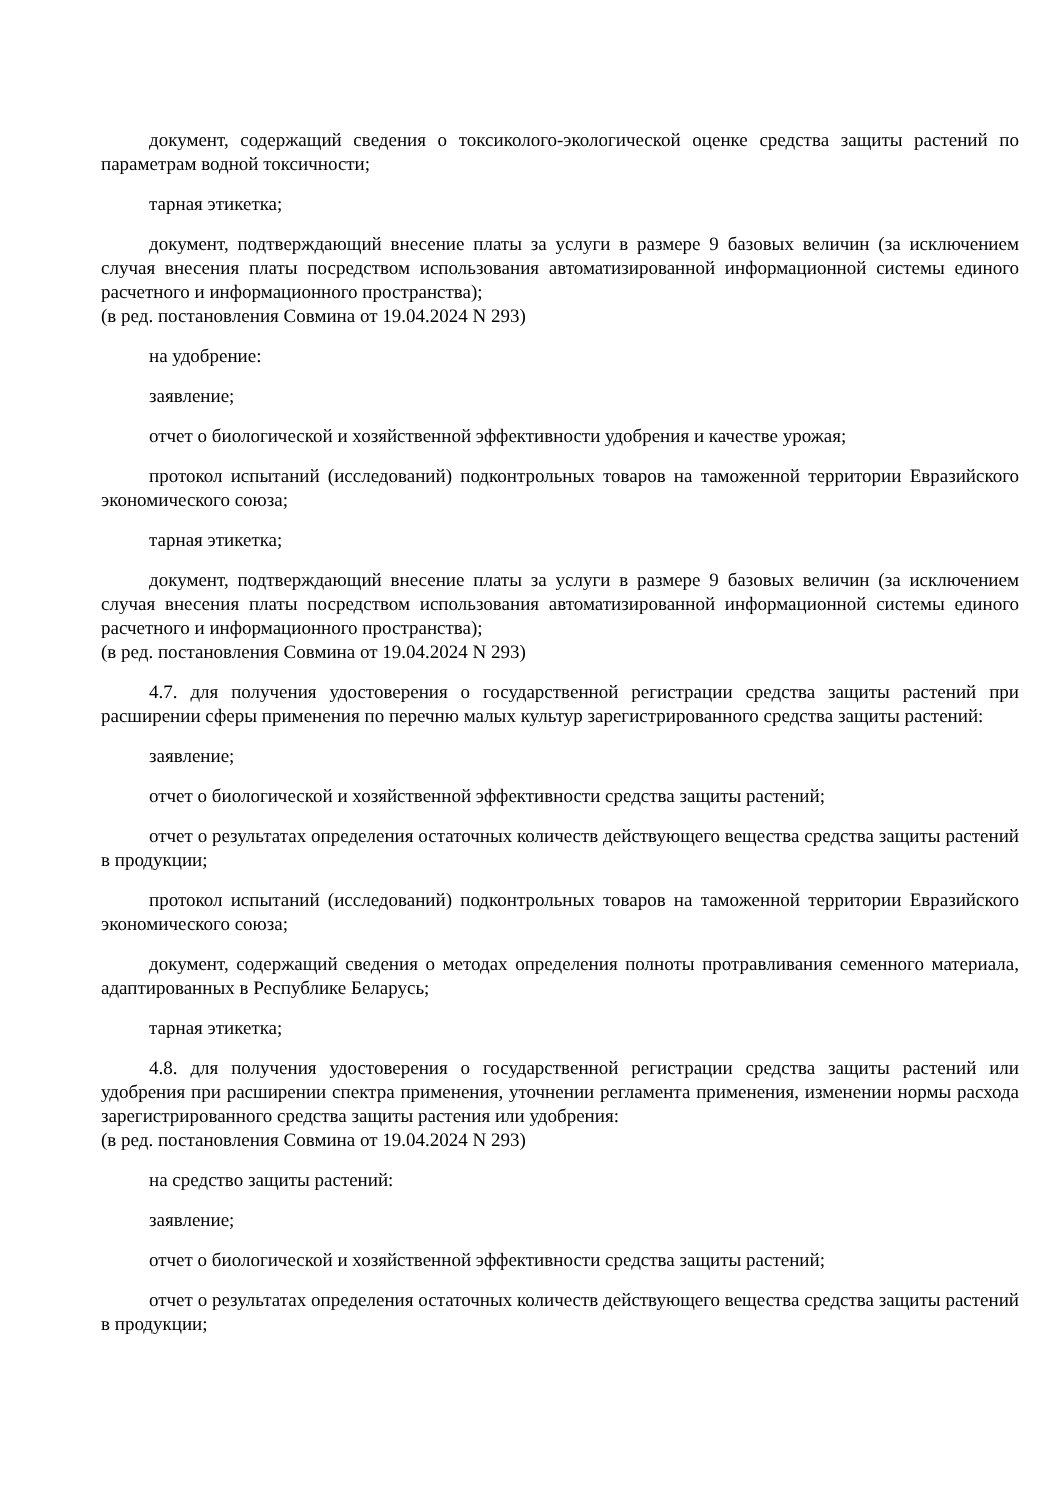документ, содержащий сведения о токсиколого-экологической оценке средства защиты растений по параметрам водной токсичности;
тарная этикетка;
документ, подтверждающий внесение платы за услуги в размере 9 базовых величин (за исключением случая внесения платы посредством использования автоматизированной информационной системы единого расчетного и информационного пространства);
(в ред. постановления Совмина от 19.04.2024 N 293)
на удобрение:
заявление;
отчет о биологической и хозяйственной эффективности удобрения и качестве урожая;
протокол испытаний (исследований) подконтрольных товаров на таможенной территории Евразийского экономического союза;
тарная этикетка;
документ, подтверждающий внесение платы за услуги в размере 9 базовых величин (за исключением случая внесения платы посредством использования автоматизированной информационной системы единого расчетного и информационного пространства);
(в ред. постановления Совмина от 19.04.2024 N 293)
4.7. для получения удостоверения о государственной регистрации средства защиты растений при расширении сферы применения по перечню малых культур зарегистрированного средства защиты растений:
заявление;
отчет о биологической и хозяйственной эффективности средства защиты растений;
отчет о результатах определения остаточных количеств действующего вещества средства защиты растений в продукции;
протокол испытаний (исследований) подконтрольных товаров на таможенной территории Евразийского экономического союза;
документ, содержащий сведения о методах определения полноты протравливания семенного материала, адаптированных в Республике Беларусь;
тарная этикетка;
4.8. для получения удостоверения о государственной регистрации средства защиты растений или удобрения при расширении спектра применения, уточнении регламента применения, изменении нормы расхода зарегистрированного средства защиты растения или удобрения:
(в ред. постановления Совмина от 19.04.2024 N 293)
на средство защиты растений:
заявление;
отчет о биологической и хозяйственной эффективности средства защиты растений;
отчет о результатах определения остаточных количеств действующего вещества средства защиты растений в продукции;